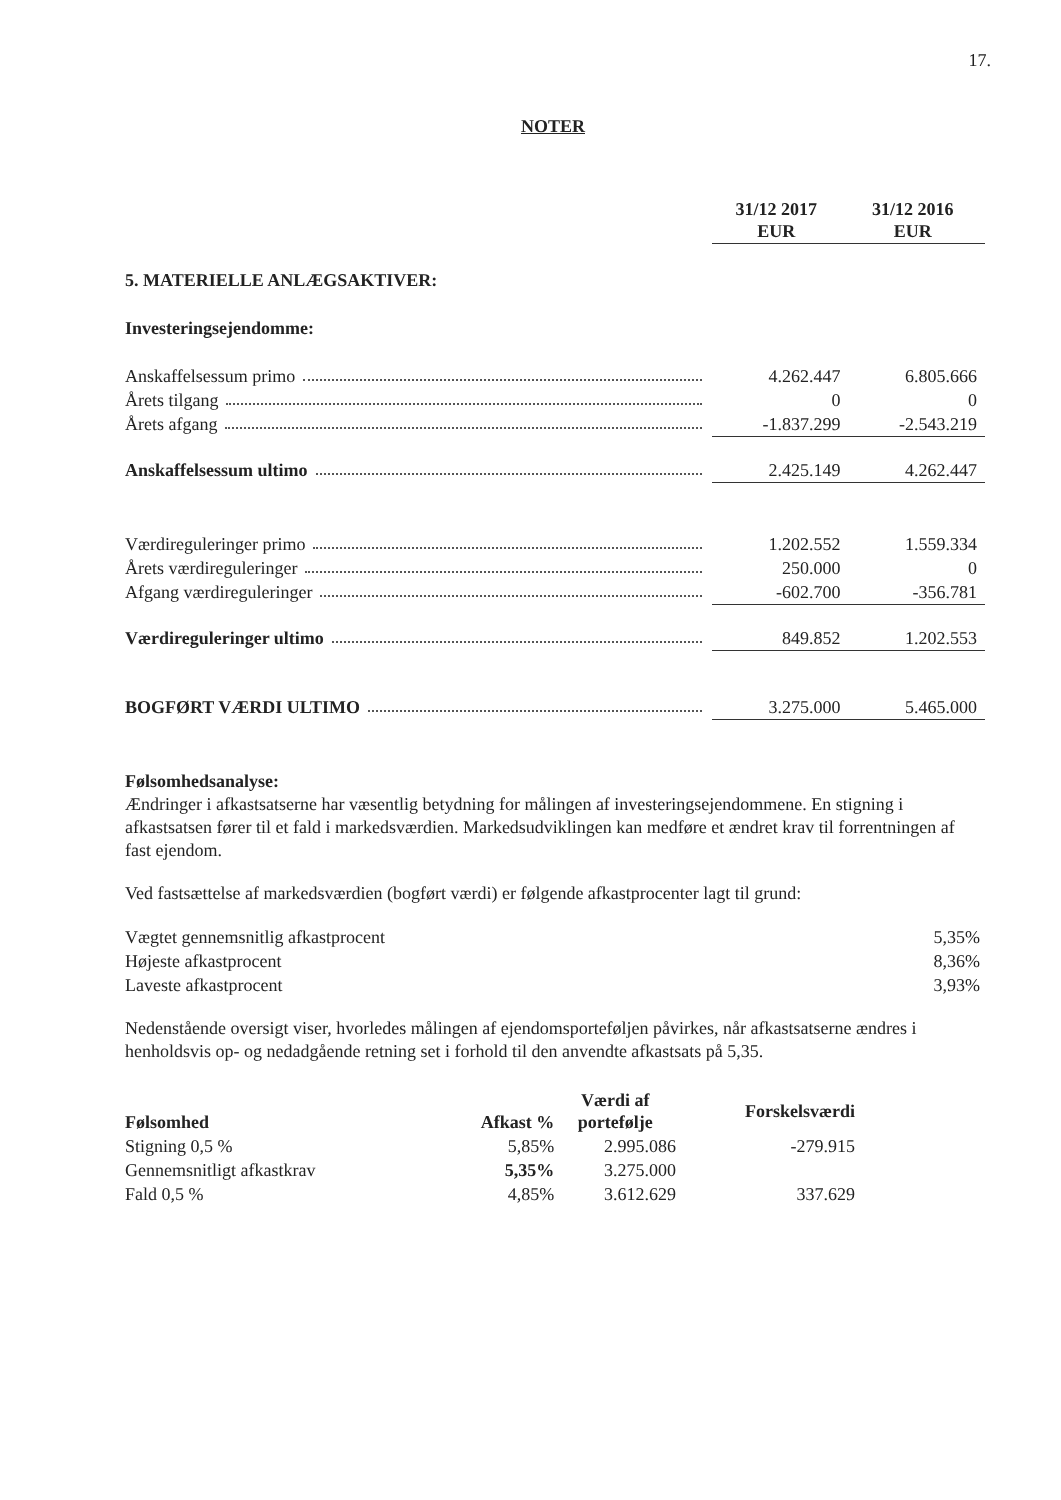17.
NOTER
| | 31/12 2017 EUR | 31/12 2016 EUR |
| --- | --- | --- |
| 5. MATERIELLE ANLÆGSAKTIVER: | | |
| Investeringsejendomme: | | |
| Anskaffelsessum primo | 4.262.447 | 6.805.666 |
| Årets tilgang | 0 | 0 |
| Årets afgang | -1.837.299 | -2.543.219 |
| Anskaffelsessum ultimo | 2.425.149 | 4.262.447 |
| Værdireguleringer primo | 1.202.552 | 1.559.334 |
| Årets værdireguleringer | 250.000 | 0 |
| Afgang værdireguleringer | -602.700 | -356.781 |
| Værdireguleringer ultimo | 849.852 | 1.202.553 |
| BOGFØRT VÆRDI ULTIMO | 3.275.000 | 5.465.000 |
Følsomhedsanalyse:
Ændringer i afkastsatserne har væsentlig betydning for målingen af investeringsejendommene. En stigning i afkastsatsen fører til et fald i markedsværdien. Markedsudviklingen kan medføre et ændret krav til forrentningen af fast ejendom.
Ved fastsættelse af markedsværdien (bogført værdi) er følgende afkastprocenter lagt til grund:
| Vægtet gennemsnitlig afkastprocent | 5,35% |
| Højeste afkastprocent | 8,36% |
| Laveste afkastprocent | 3,93% |
Nedenstående oversigt viser, hvorledes målingen af ejendomsporteføljen påvirkes, når afkastsatserne ændres i henholdsvis op- og nedadgående retning set i forhold til den anvendte afkastsats på 5,35.
| Følsomhed | Afkast % | Værdi af portefølje | Forskelsværdi |
| --- | --- | --- | --- |
| Stigning 0,5 % | 5,85% | 2.995.086 | -279.915 |
| Gennemsnitligt afkastkrav | 5,35% | 3.275.000 | |
| Fald 0,5 % | 4,85% | 3.612.629 | 337.629 |